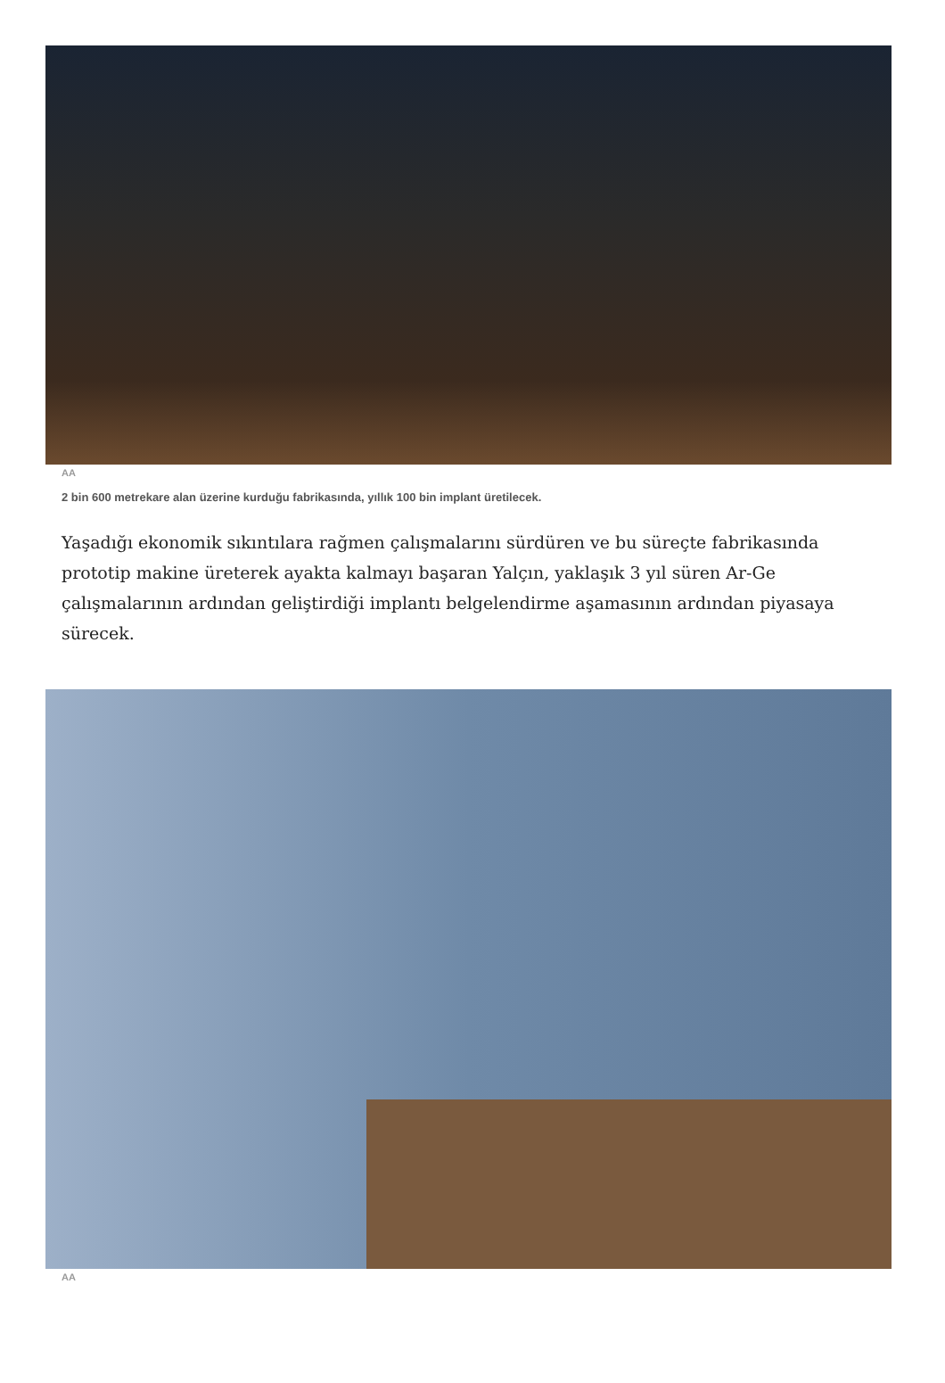AA
2 bin 600 metrekare alan üzerine kurduğu fabrikasında, yıllık 100 bin implant üretilecek.
Yaşadığı ekonomik sıkıntılara rağmen çalışmalarını sürdüren ve bu süreçte fabrikasında prototip makine üreterek ayakta kalmayı başaran Yalçın, yaklaşık 3 yıl süren Ar-Ge çalışmalarının ardından geliştirdiği implantı belgelendirme aşamasının ardından piyasaya sürecek.
AA